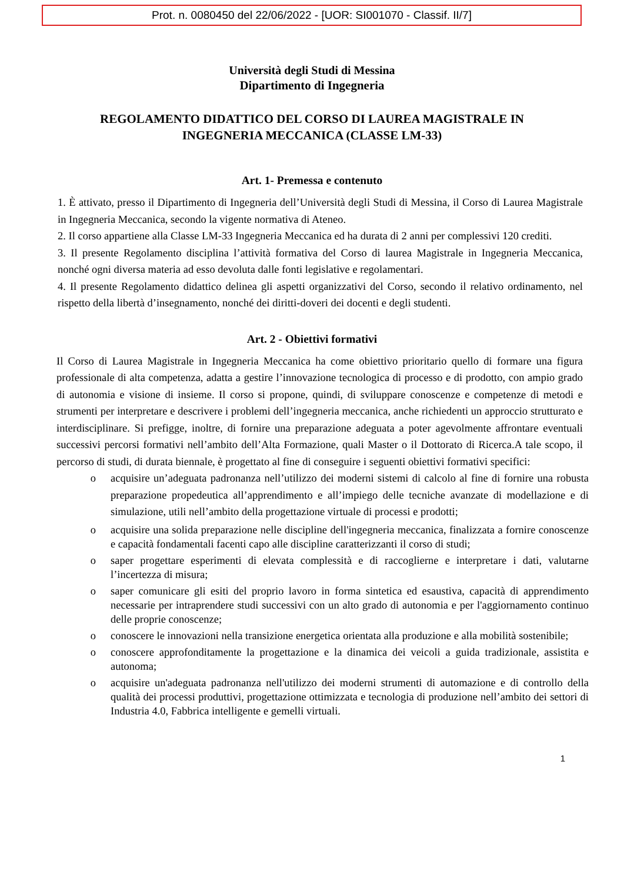Prot. n. 0080450 del 22/06/2022 - [UOR: SI001070 - Classif. II/7]
Università degli Studi di Messina
Dipartimento di Ingegneria
REGOLAMENTO DIDATTICO DEL CORSO DI LAUREA MAGISTRALE IN
INGEGNERIA MECCANICA (CLASSE LM-33)
Art. 1- Premessa e contenuto
1. È attivato, presso il Dipartimento di Ingegneria dell’Università degli Studi di Messina, il Corso di Laurea Magistrale in Ingegneria Meccanica, secondo la vigente normativa di Ateneo.
2. Il corso appartiene alla Classe LM-33 Ingegneria Meccanica ed ha durata di 2 anni per complessivi 120 crediti.
3. Il presente Regolamento disciplina l’attività formativa del Corso di laurea Magistrale in Ingegneria Meccanica, nonché ogni diversa materia ad esso devoluta dalle fonti legislative e regolamentari.
4. Il presente Regolamento didattico delinea gli aspetti organizzativi del Corso, secondo il relativo ordinamento, nel rispetto della libertà d’insegnamento, nonché dei diritti-doveri dei docenti e degli studenti.
Art. 2 - Obiettivi formativi
Il Corso di Laurea Magistrale in Ingegneria Meccanica ha come obiettivo prioritario quello di formare una figura professionale di alta competenza, adatta a gestire l’innovazione tecnologica di processo e di prodotto, con ampio grado di autonomia e visione di insieme. Il corso si propone, quindi, di sviluppare conoscenze e competenze di metodi e strumenti per interpretare e descrivere i problemi dell’ingegneria meccanica, anche richiedenti un approccio strutturato e interdisciplinare. Si prefigge, inoltre, di fornire una preparazione adeguata a poter agevolmente affrontare eventuali successivi percorsi formativi nell’ambito dell’Alta Formazione, quali Master o il Dottorato di Ricerca.A tale scopo, il percorso di studi, di durata biennale, è progettato al fine di conseguire i seguenti obiettivi formativi specifici:
o acquisire un’adeguata padronanza nell’utilizzo dei moderni sistemi di calcolo al fine di fornire una robusta preparazione propedeutica all’apprendimento e all’impiego delle tecniche avanzate di modellazione e di simulazione, utili nell’ambito della progettazione virtuale di processi e prodotti;
o acquisire una solida preparazione nelle discipline dell'ingegneria meccanica, finalizzata a fornire conoscenze e capacità fondamentali facenti capo alle discipline caratterizzanti il corso di studi;
o saper progettare esperimenti di elevata complessità e di raccoglierne e interpretare i dati, valutarne l’incertezza di misura;
o saper comunicare gli esiti del proprio lavoro in forma sintetica ed esaustiva, capacità di apprendimento necessarie per intraprendere studi successivi con un alto grado di autonomia e per l'aggiornamento continuo delle proprie conoscenze;
o conoscere le innovazioni nella transizione energetica orientata alla produzione e alla mobilità sostenibile;
o conoscere approfonditamente la progettazione e la dinamica dei veicoli a guida tradizionale, assistita e autonoma;
o acquisire un'adeguata padronanza nell'utilizzo dei moderni strumenti di automazione e di controllo della qualità dei processi produttivi, progettazione ottimizzata e tecnologia di produzione nell’ambito dei settori di Industria 4.0, Fabbrica intelligente e gemelli virtuali.
1